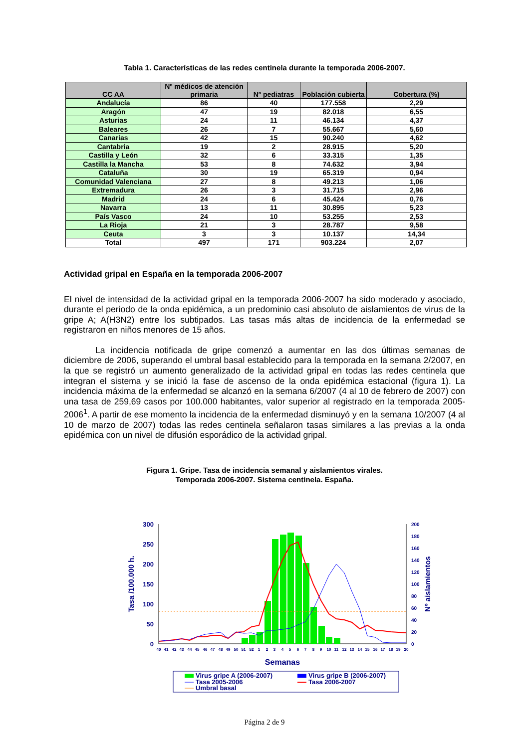Tabla 1. Características de las redes centinela durante la temporada 2006-2007.
| CC AA | Nº médicos de atención primaria | Nº pediatras | Población cubierta | Cobertura (%) |
| --- | --- | --- | --- | --- |
| Andalucía | 86 | 40 | 177.558 | 2,29 |
| Aragón | 47 | 19 | 82.018 | 6,55 |
| Asturias | 24 | 11 | 46.134 | 4,37 |
| Baleares | 26 | 7 | 55.667 | 5,60 |
| Canarias | 42 | 15 | 90.240 | 4,62 |
| Cantabria | 19 | 2 | 28.915 | 5,20 |
| Castilla y León | 32 | 6 | 33.315 | 1,35 |
| Castilla la Mancha | 53 | 8 | 74.632 | 3,94 |
| Cataluña | 30 | 19 | 65.319 | 0,94 |
| Comunidad Valenciana | 27 | 8 | 49.213 | 1,06 |
| Extremadura | 26 | 3 | 31.715 | 2,96 |
| Madrid | 24 | 6 | 45.424 | 0,76 |
| Navarra | 13 | 11 | 30.895 | 5,23 |
| País Vasco | 24 | 10 | 53.255 | 2,53 |
| La Rioja | 21 | 3 | 28.787 | 9,58 |
| Ceuta | 3 | 3 | 10.137 | 14,34 |
| Total | 497 | 171 | 903.224 | 2,07 |
Actividad gripal en España en la temporada 2006-2007
El nivel de intensidad de la actividad gripal en la temporada 2006-2007 ha sido moderado y asociado, durante el periodo de la onda epidémica, a un predominio casi absoluto de aislamientos de virus de la gripe A; A(H3N2) entre los subtipados. Las tasas más altas de incidencia de la enfermedad se registraron en niños menores de 15 años.
La incidencia notificada de gripe comenzó a aumentar en las dos últimas semanas de diciembre de 2006, superando el umbral basal establecido para la temporada en la semana 2/2007, en la que se registró un aumento generalizado de la actividad gripal en todas las redes centinela que integran el sistema y se inició la fase de ascenso de la onda epidémica estacional (figura 1). La incidencia máxima de la enfermedad se alcanzó en la semana 6/2007 (4 al 10 de febrero de 2007) con una tasa de 259,69 casos por 100.000 habitantes, valor superior al registrado en la temporada 2005-2006<sup>1</sup>. A partir de ese momento la incidencia de la enfermedad disminuyó y en la semana 10/2007 (4 al 10 de marzo de 2007) todas las redes centinela señalaron tasas similares a las previas a la onda epidémica con un nivel de difusión esporádico de la actividad gripal.
Figura 1. Gripe. Tasa de incidencia semanal y aislamientos virales.
Temporada 2006-2007. Sistema centinela. España.
300
250
200
150
100
50
0
200
180
160
140
120
100
80
60
40
20
0
Tasa /100.000 h.
Nº aislamientos
40
41
42
43
44
45
46
47
48
49
50
51
52
1
2
3
4
5
6
7
8
9
10
11
12
13
14
15
16
17
18
19
20
Semanas
Virus gripe A (2006-2007)
Virus gripe B (2006-2007)
Tasa 2005-2006
Tasa 2006-2007
Umbral basal
Página 2 de 9